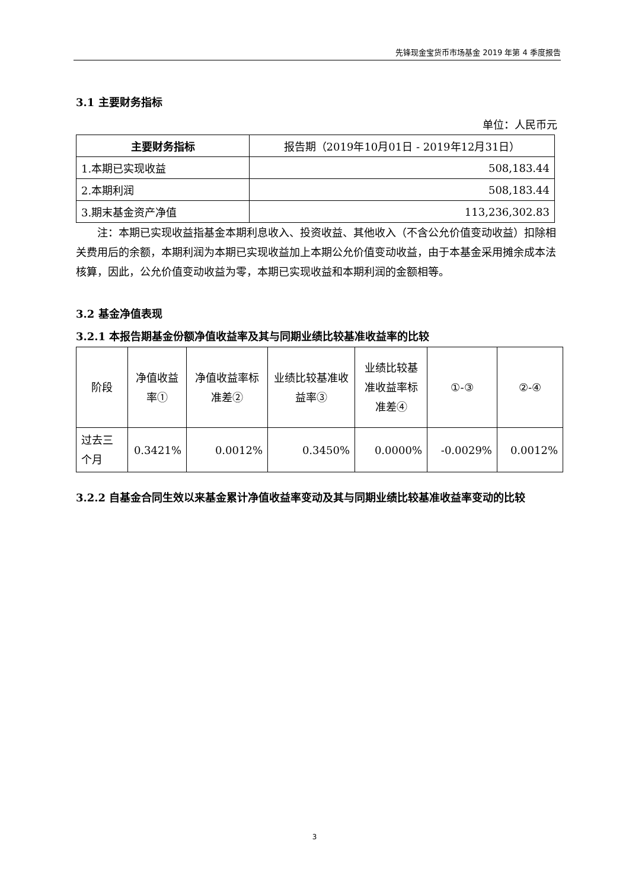先锋现金宝货币市场基金 2019 年第 4 季度报告
3.1 主要财务指标
单位：人民币元
| 主要财务指标 | 报告期（2019年10月01日 - 2019年12月31日） |
| --- | --- |
| 1.本期已实现收益 | 508,183.44 |
| 2.本期利润 | 508,183.44 |
| 3.期末基金资产净值 | 113,236,302.83 |
注：本期已实现收益指基金本期利息收入、投资收益、其他收入（不含公允价值变动收益）扣除相关费用后的余额，本期利润为本期已实现收益加上本期公允价值变动收益，由于本基金采用摊余成本法核算，因此，公允价值变动收益为零，本期已实现收益和本期利润的金额相等。
3.2 基金净值表现
3.2.1 本报告期基金份额净值收益率及其与同期业绩比较基准收益率的比较
| 阶段 | 净值收益率① | 净值收益率标准差② | 业绩比较基准收益率③ | 业绩比较基准收益率标准差④ | ①-③ | ②-④ |
| 过去三个月 | 0.3421% | 0.0012% | 0.3450% | 0.0000% | -0.0029% | 0.0012% |
3.2.2 自基金合同生效以来基金累计净值收益率变动及其与同期业绩比较基准收益率变动的比较
3